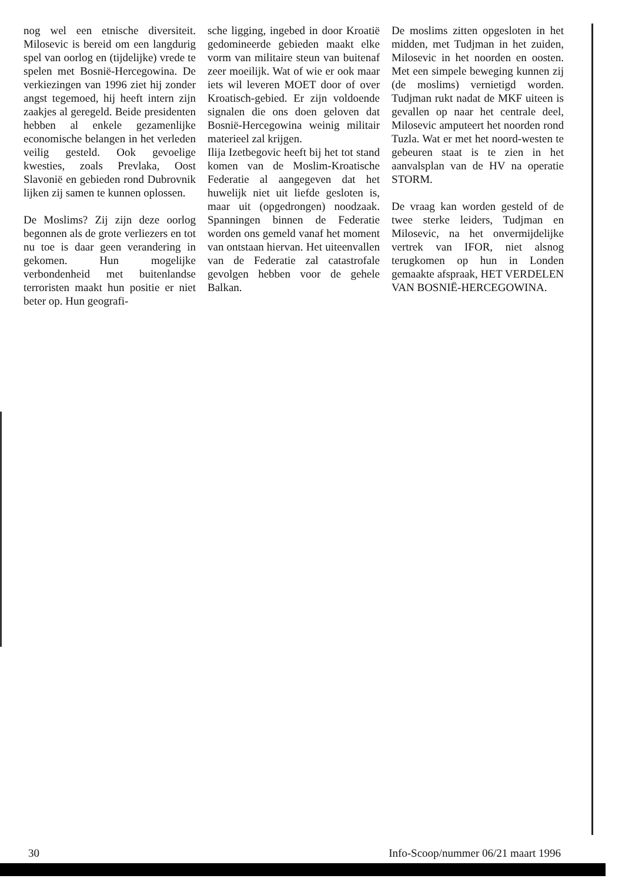nog wel een etnische diversiteit. Milosevic is bereid om een langdurig spel van oorlog en (tijdelijke) vrede te spelen met Bosnië-Hercegowina. De verkiezingen van 1996 ziet hij zonder angst tegemoed, hij heeft intern zijn zaakjes al geregeld. Beide presidenten hebben al enkele gezamenlijke economische belangen in het verleden veilig gesteld. Ook gevoelige kwesties, zoals Prevlaka, Oost Slavonië en gebieden rond Dubrovnik lijken zij samen te kunnen oplossen.
De Moslims? Zij zijn deze oorlog begonnen als de grote verliezers en tot nu toe is daar geen verandering in gekomen. Hun mogelijke verbondenheid met buitenlandse terroristen maakt hun positie er niet beter op. Hun geografi-
sche ligging, ingebed in door Kroatië gedomineerde gebieden maakt elke vorm van militaire steun van buitenaf zeer moeilijk. Wat of wie er ook maar iets wil leveren MOET door of over Kroatisch-gebied. Er zijn voldoende signalen die ons doen geloven dat Bosnië-Hercegowina weinig militair materieel zal krijgen.
Ilija Izetbegovic heeft bij het tot stand komen van de Moslim-Kroatische Federatie al aangegeven dat het huwelijk niet uit liefde gesloten is, maar uit (opgedrongen) noodzaak. Spanningen binnen de Federatie worden ons gemeld vanaf het moment van ontstaan hiervan. Het uiteenvallen van de Federatie zal catastrofale gevolgen hebben voor de gehele Balkan.
De moslims zitten opgesloten in het midden, met Tudjman in het zuiden, Milosevic in het noorden en oosten. Met een simpele beweging kunnen zij (de moslims) vernietigd worden. Tudjman rukt nadat de MKF uiteen is gevallen op naar het centrale deel, Milosevic amputeert het noorden rond Tuzla. Wat er met het noord-westen te gebeuren staat is te zien in het aanvalsplan van de HV na operatie STORM.
De vraag kan worden gesteld of de twee sterke leiders, Tudjman en Milosevic, na het onvermijdelijke vertrek van IFOR, niet alsnog terugkomen op hun in Londen gemaakte afspraak, HET VERDELEN VAN BOSNIË-HERCEGOWINA.
30 Info-Scoop/nummer 06/21 maart 1996